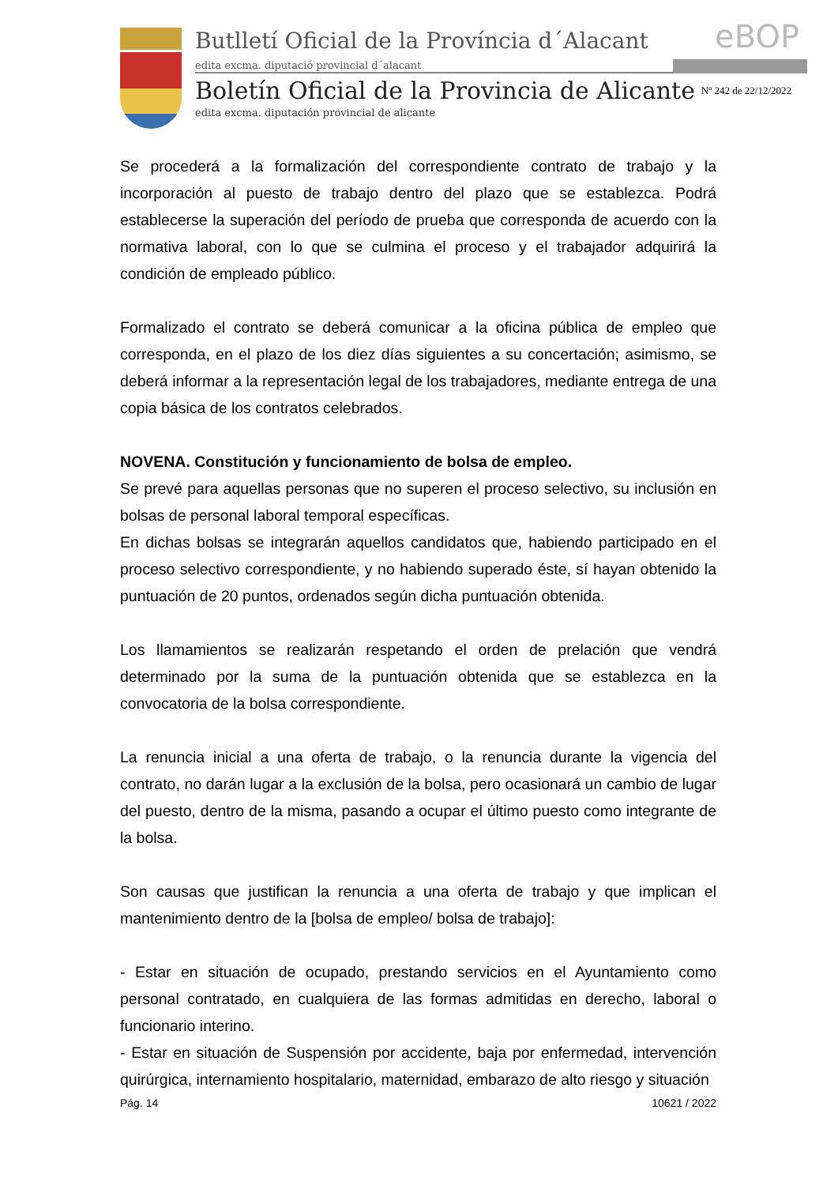Butlletí Oficial de la Província d´Alacant
edita excma. diputació provincial d´alacant
eBOP
Boletín Oficial de la Provincia de Alicante
Nº 242 de 22/12/2022
edita excma. diputación provincial de alicante
Se procederá a la formalización del correspondiente contrato de trabajo y la incorporación al puesto de trabajo dentro del plazo que se establezca. Podrá establecerse la superación del período de prueba que corresponda de acuerdo con la normativa laboral, con lo que se culmina el proceso y el trabajador adquirirá la condición de empleado público.
Formalizado el contrato se deberá comunicar a la oficina pública de empleo que corresponda, en el plazo de los diez días siguientes a su concertación; asimismo, se deberá informar a la representación legal de los trabajadores, mediante entrega de una copia básica de los contratos celebrados.
NOVENA. Constitución y funcionamiento de bolsa de empleo.
Se prevé para aquellas personas que no superen el proceso selectivo, su inclusión en bolsas de personal laboral temporal específicas.
En dichas bolsas se integrarán aquellos candidatos que, habiendo participado en el proceso selectivo correspondiente, y no habiendo superado éste, sí hayan obtenido la puntuación de 20 puntos, ordenados según dicha puntuación obtenida.
Los llamamientos se realizarán respetando el orden de prelación que vendrá determinado por la suma de la puntuación obtenida que se establezca en la convocatoria de la bolsa correspondiente.
La renuncia inicial a una oferta de trabajo, o la renuncia durante la vigencia del contrato, no darán lugar a la exclusión de la bolsa, pero ocasionará un cambio de lugar del puesto, dentro de la misma, pasando a ocupar el último puesto como integrante de la bolsa.
Son causas que justifican la renuncia a una oferta de trabajo y que implican el mantenimiento dentro de la [bolsa de empleo/ bolsa de trabajo]:
- Estar en situación de ocupado, prestando servicios en el Ayuntamiento como personal contratado, en cualquiera de las formas admitidas en derecho, laboral o funcionario interino.
- Estar en situación de Suspensión por accidente, baja por enfermedad, intervención quirúrgica, internamiento hospitalario, maternidad, embarazo de alto riesgo y situación
Pág. 14 10621 / 2022